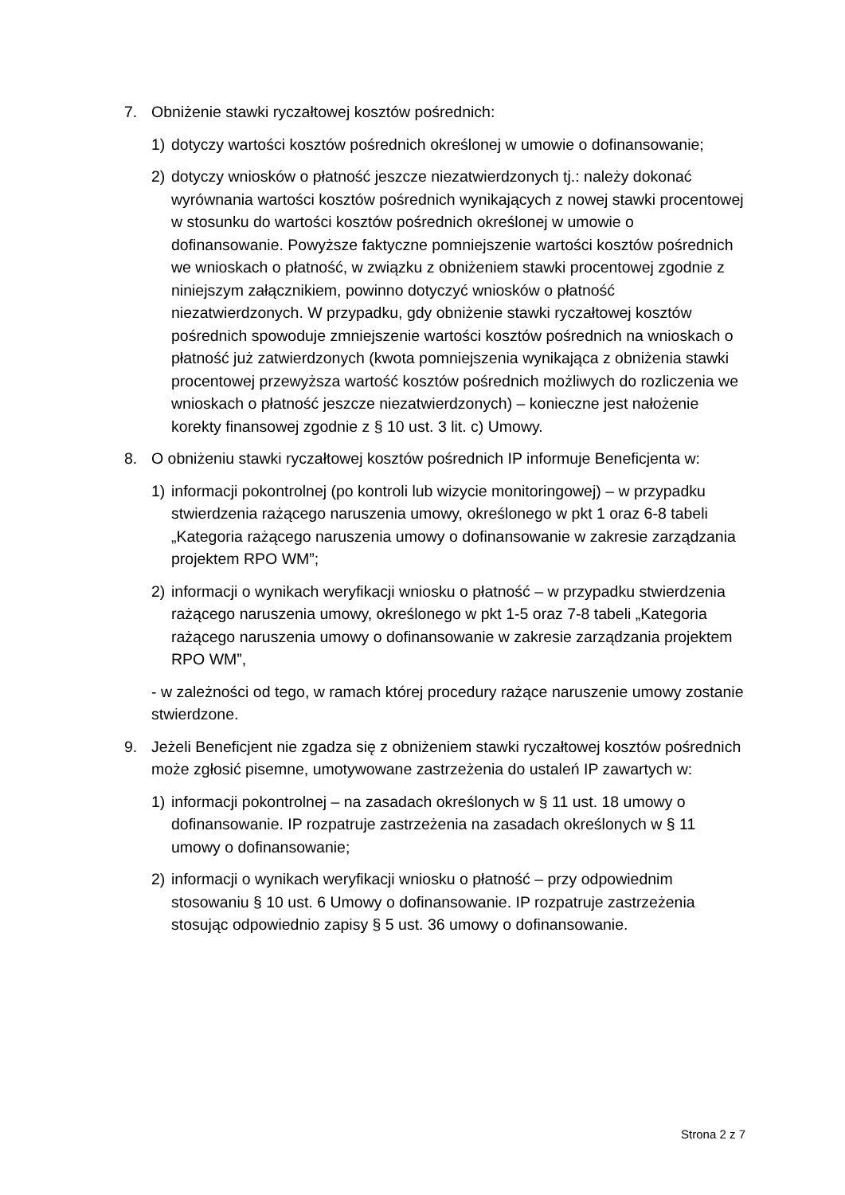7. Obniżenie stawki ryczałtowej kosztów pośrednich:
1) dotyczy wartości kosztów pośrednich określonej w umowie o dofinansowanie;
2) dotyczy wniosków o płatność jeszcze niezatwierdzonych tj.: należy dokonać wyrównania wartości kosztów pośrednich wynikających z nowej stawki procentowej w stosunku do wartości kosztów pośrednich określonej w umowie o dofinansowanie. Powyższe faktyczne pomniejszenie wartości kosztów pośrednich we wnioskach o płatność, w związku z obniżeniem stawki procentowej zgodnie z niniejszym załącznikiem, powinno dotyczyć wniosków o płatność niezatwierdzonych. W przypadku, gdy obniżenie stawki ryczałtowej kosztów pośrednich spowoduje zmniejszenie wartości kosztów pośrednich na wnioskach o płatność już zatwierdzonych (kwota pomniejszenia wynikająca z obniżenia stawki procentowej przewyższa wartość kosztów pośrednich możliwych do rozliczenia we wnioskach o płatność jeszcze niezatwierdzonych) – konieczne jest nałożenie korekty finansowej zgodnie z § 10 ust. 3 lit. c) Umowy.
8. O obniżeniu stawki ryczałtowej kosztów pośrednich IP informuje Beneficjenta w:
1) informacji pokontrolnej (po kontroli lub wizycie monitoringowej) – w przypadku stwierdzenia rażącego naruszenia umowy, określonego w pkt 1 oraz 6-8 tabeli „Kategoria rażącego naruszenia umowy o dofinansowanie w zakresie zarządzania projektem RPO WM”;
2) informacji o wynikach weryfikacji wniosku o płatność – w przypadku stwierdzenia rażącego naruszenia umowy, określonego w pkt 1-5 oraz 7-8 tabeli „Kategoria rażącego naruszenia umowy o dofinansowanie w zakresie zarządzania projektem RPO WM”,
- w zależności od tego, w ramach której procedury rażące naruszenie umowy zostanie stwierdzone.
9. Jeżeli Beneficjent nie zgadza się z obniżeniem stawki ryczałtowej kosztów pośrednich może zgłosić pisemne, umotywowane zastrzeżenia do ustaleń IP zawartych w:
1) informacji pokontrolnej – na zasadach określonych w § 11 ust. 18 umowy o dofinansowanie. IP rozpatruje zastrzeżenia na zasadach określonych w § 11 umowy o dofinansowanie;
2) informacji o wynikach weryfikacji wniosku o płatność – przy odpowiednim stosowaniu § 10 ust. 6 Umowy o dofinansowanie. IP rozpatruje zastrzeżenia stosując odpowiednio zapisy § 5 ust. 36 umowy o dofinansowanie.
Strona 2 z 7